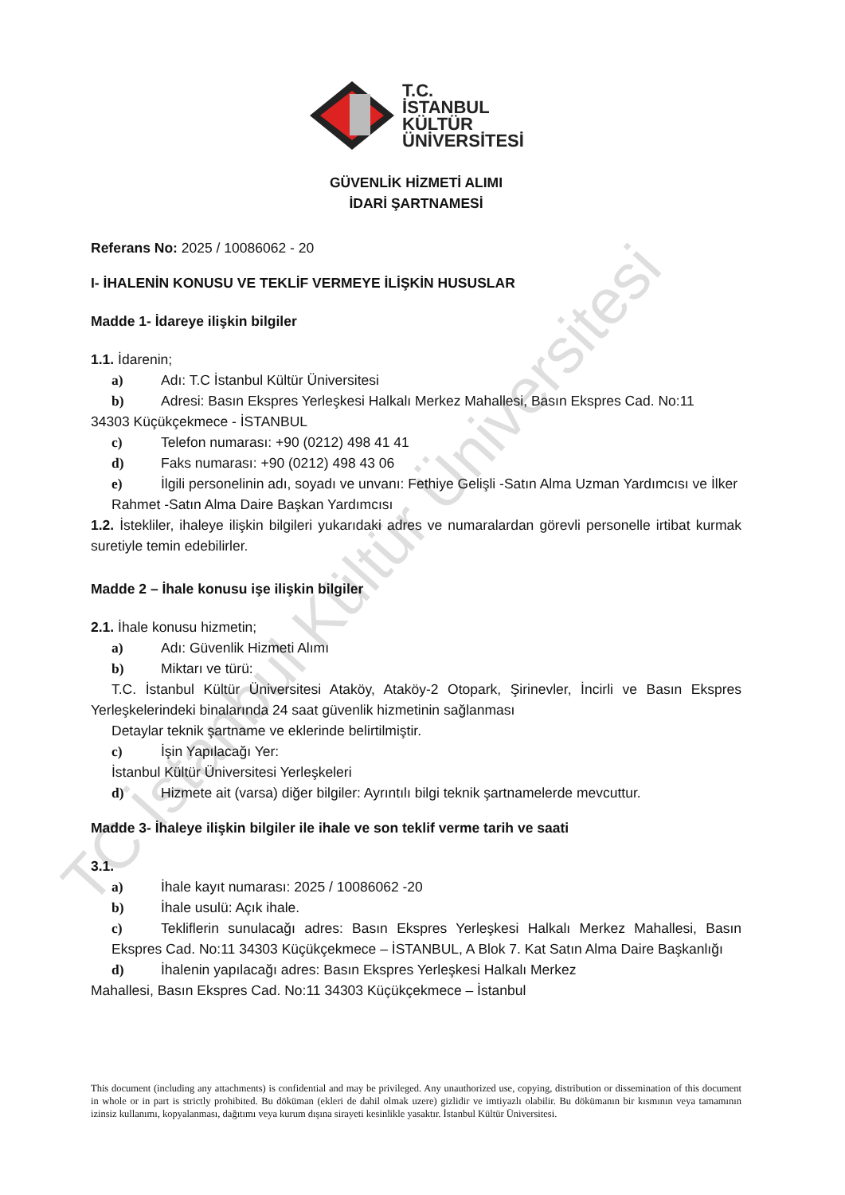TC İstanbul Kültür Üniversitesi
T.C.
İSTANBUL
KÜLTÜR
ÜNİVERSİTESİ
GÜVENLİK HİZMETİ ALIMI
İDARİ ŞARTNAMESİ
Referans No: 2025 / 10086062 - 20
I- İHALENİN KONUSU VE TEKLİF VERMEYE İLİŞKİN HUSUSLAR
Madde 1- İdareye ilişkin bilgiler
1.1. İdarenin;
a) Adı: T.C İstanbul Kültür Üniversitesi
b) Adresi: Basın Ekspres Yerleşkesi Halkalı Merkez Mahallesi, Basın Ekspres Cad. No:11
34303 Küçükçekmece - İSTANBUL
c) Telefon numarası: +90 (0212) 498 41 41
d) Faks numarası: +90 (0212) 498 43 06
e) İlgili personelinin adı, soyadı ve unvanı: Fethiye Gelişli -Satın Alma Uzman Yardımcısı ve İlker Rahmet -Satın Alma Daire Başkan Yardımcısı
1.2. İstekliler, ihaleye ilişkin bilgileri yukarıdaki adres ve numaralardan görevli personelle irtibat kurmak suretiyle temin edebilirler.
Madde 2 – İhale konusu işe ilişkin bilgiler
2.1. İhale konusu hizmetin;
a) Adı: Güvenlik Hizmeti Alımı
b) Miktarı ve türü:
T.C. İstanbul Kültür Üniversitesi Ataköy, Ataköy-2 Otopark, Şirinevler, İncirli ve Basın Ekspres Yerleşkelerindeki binalarında 24 saat güvenlik hizmetinin sağlanması
Detaylar teknik şartname ve eklerinde belirtilmiştir.
c) İşin Yapılacağı Yer:
İstanbul Kültür Üniversitesi Yerleşkeleri
d) Hizmete ait (varsa) diğer bilgiler: Ayrıntılı bilgi teknik şartnamelerde mevcuttur.
Madde 3- İhaleye ilişkin bilgiler ile ihale ve son teklif verme tarih ve saati
3.1.
a) İhale kayıt numarası: 2025 / 10086062 -20
b) İhale usulü: Açık ihale.
c) Tekliflerin sunulacağı adres: Basın Ekspres Yerleşkesi Halkalı Merkez Mahallesi, Basın Ekspres Cad. No:11 34303 Küçükçekmece – İSTANBUL, A Blok 7. Kat Satın Alma Daire Başkanlığı
d) İhalenin yapılacağı adres: Basın Ekspres Yerleşkesi Halkalı Merkez
Mahallesi, Basın Ekspres Cad. No:11 34303 Küçükçekmece – İstanbul
This document (including any attachments) is confidential and may be privileged. Any unauthorized use, copying, distribution or dissemination of this document in whole or in part is strictly prohibited. Bu döküman (ekleri de dahil olmak uzere) gizlidir ve imtiyazlı olabilir. Bu dökümanın bir kısmının veya tamamının izinsiz kullanımı, kopyalanması, dağıtımı veya kurum dışına sirayeti kesinlikle yasaktır. İstanbul Kültür Üniversitesi.